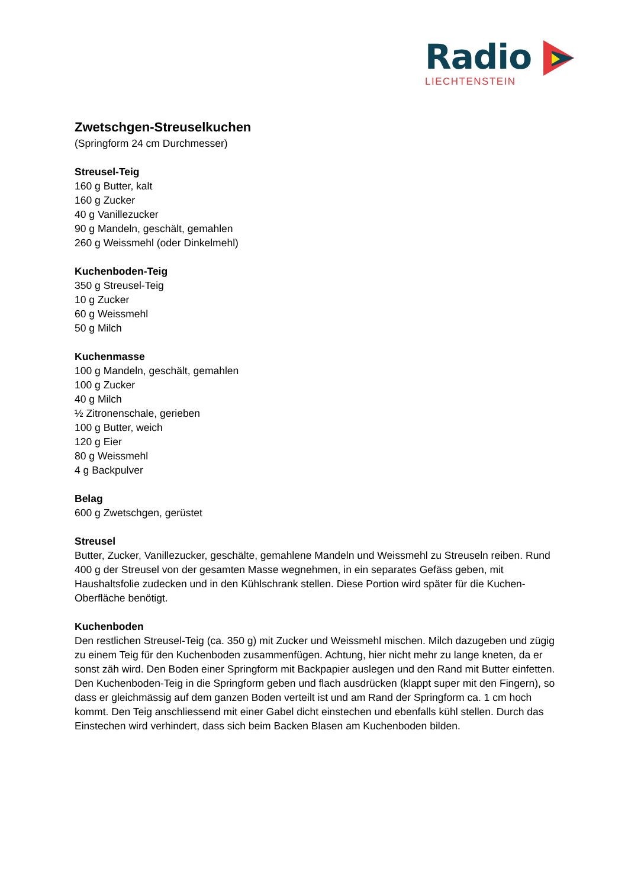Radio
LIECHTENSTEIN
Zwetschgen-Streuselkuchen
(Springform 24 cm Durchmesser)
Streusel-Teig
160 g Butter, kalt
160 g Zucker
40 g Vanillezucker
90 g Mandeln, geschält, gemahlen
260 g Weissmehl (oder Dinkelmehl)
Kuchenboden-Teig
350 g Streusel-Teig
10 g Zucker
60 g Weissmehl
50 g Milch
Kuchenmasse
100 g Mandeln, geschält, gemahlen
100 g Zucker
40 g Milch
½ Zitronenschale, gerieben
100 g Butter, weich
120 g Eier
80 g Weissmehl
4 g Backpulver
Belag
600 g Zwetschgen, gerüstet
Streusel
Butter, Zucker, Vanillezucker, geschälte, gemahlene Mandeln und Weissmehl zu Streuseln reiben. Rund 400 g der Streusel von der gesamten Masse wegnehmen, in ein separates Gefäss geben, mit Haushaltsfolie zudecken und in den Kühlschrank stellen. Diese Portion wird später für die Kuchen-Oberfläche benötigt.
Kuchenboden
Den restlichen Streusel-Teig (ca. 350 g) mit Zucker und Weissmehl mischen. Milch dazugeben und zügig zu einem Teig für den Kuchenboden zusammenfügen. Achtung, hier nicht mehr zu lange kneten, da er sonst zäh wird. Den Boden einer Springform mit Backpapier auslegen und den Rand mit Butter einfetten. Den Kuchenboden-Teig in die Springform geben und flach ausdrücken (klappt super mit den Fingern), so dass er gleichmässig auf dem ganzen Boden verteilt ist und am Rand der Springform ca. 1 cm hoch kommt. Den Teig anschliessend mit einer Gabel dicht einstechen und ebenfalls kühl stellen. Durch das Einstechen wird verhindert, dass sich beim Backen Blasen am Kuchenboden bilden.